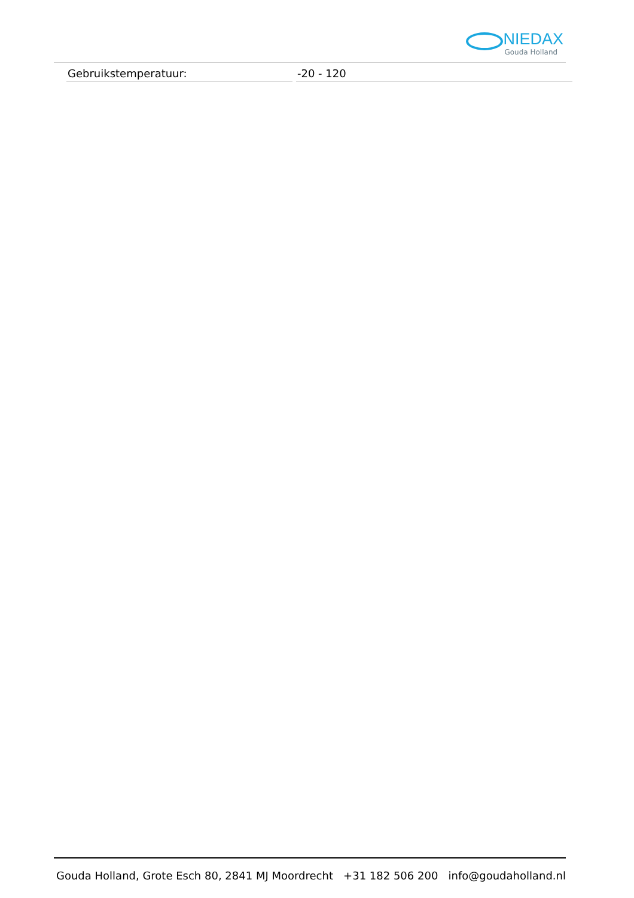NIEDAX
Gouda Holland
| Gebruikstemperatuur: | -20 - 120 |
Gouda Holland, Grote Esch 80, 2841 MJ Moordrecht +31 182 506 200 info@goudaholland.nl